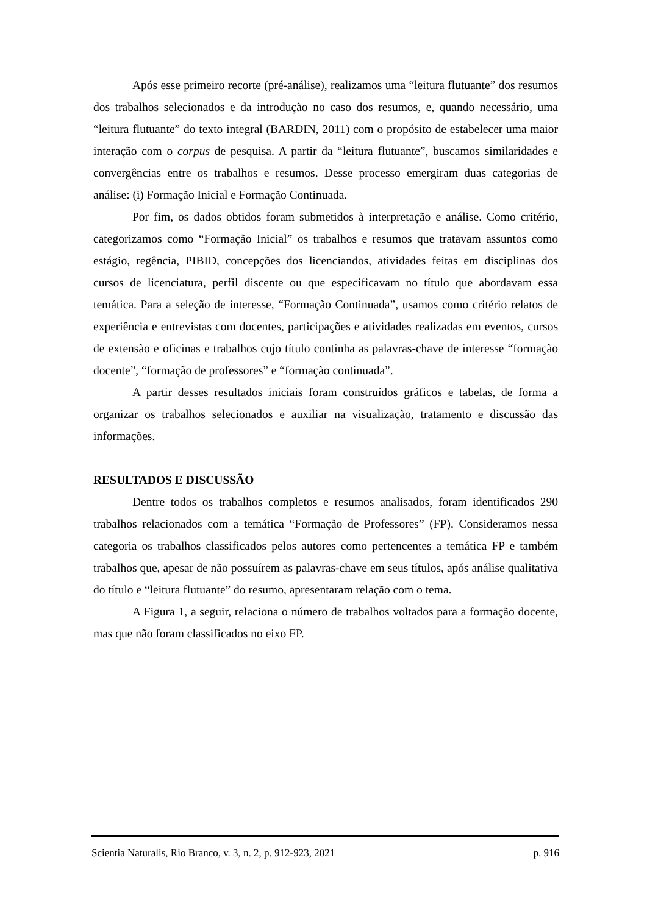Após esse primeiro recorte (pré-análise), realizamos uma “leitura flutuante” dos resumos dos trabalhos selecionados e da introdução no caso dos resumos, e, quando necessário, uma “leitura flutuante” do texto integral (BARDIN, 2011) com o propósito de estabelecer uma maior interação com o corpus de pesquisa. A partir da “leitura flutuante”, buscamos similaridades e convergências entre os trabalhos e resumos. Desse processo emergiram duas categorias de análise: (i) Formação Inicial e Formação Continuada.
Por fim, os dados obtidos foram submetidos à interpretação e análise. Como critério, categorizamos como “Formação Inicial” os trabalhos e resumos que tratavam assuntos como estágio, regência, PIBID, concepções dos licenciandos, atividades feitas em disciplinas dos cursos de licenciatura, perfil discente ou que especificavam no título que abordavam essa temática. Para a seleção de interesse, “Formação Continuada”, usamos como critério relatos de experiência e entrevistas com docentes, participações e atividades realizadas em eventos, cursos de extensão e oficinas e trabalhos cujo título continha as palavras-chave de interesse “formação docente”, “formação de professores” e “formação continuada”.
A partir desses resultados iniciais foram construídos gráficos e tabelas, de forma a organizar os trabalhos selecionados e auxiliar na visualização, tratamento e discussão das informações.
RESULTADOS E DISCUSSÃO
Dentre todos os trabalhos completos e resumos analisados, foram identificados 290 trabalhos relacionados com a temática “Formação de Professores” (FP). Consideramos nessa categoria os trabalhos classificados pelos autores como pertencentes a temática FP e também trabalhos que, apesar de não possuírem as palavras-chave em seus títulos, após análise qualitativa do título e “leitura flutuante” do resumo, apresentaram relação com o tema.
A Figura 1, a seguir, relaciona o número de trabalhos voltados para a formação docente, mas que não foram classificados no eixo FP.
Scientia Naturalis, Rio Branco, v. 3, n. 2, p. 912-923, 2021 p. 916